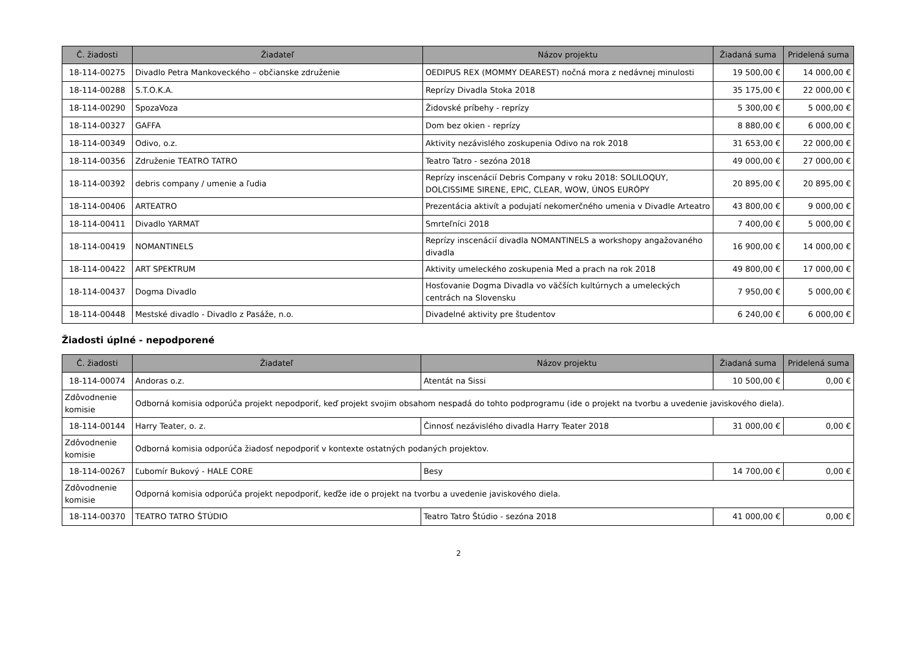| Č. žiadosti | Žiadateľ | Názov projektu | Žiadaná suma | Pridelená suma |
| --- | --- | --- | --- | --- |
| 18-114-00275 | Divadlo Petra Mankoveckého – občianske združenie | OEDIPUS REX (MOMMY DEAREST) nočná mora z nedávnej minulosti | 19 500,00 € | 14 000,00 € |
| 18-114-00288 | S.T.O.K.A. | Reprízy Divadla Stoka 2018 | 35 175,00 € | 22 000,00 € |
| 18-114-00290 | SpozaVoza | Židovské príbehy - reprízy | 5 300,00 € | 5 000,00 € |
| 18-114-00327 | GAFFA | Dom bez okien - reprízy | 8 880,00 € | 6 000,00 € |
| 18-114-00349 | Odivo, o.z. | Aktivity nezávislého zoskupenia Odivo na rok 2018 | 31 653,00 € | 22 000,00 € |
| 18-114-00356 | Združenie TEATRO TATRO | Teatro Tatro - sezóna 2018 | 49 000,00 € | 27 000,00 € |
| 18-114-00392 | debris company / umenie a ľudia | Reprízy inscenácií Debris Company v roku 2018: SOLILOQUY, DOLCISSIME SIRENE, EPIC, CLEAR, WOW, ÚNOS EURÓPY | 20 895,00 € | 20 895,00 € |
| 18-114-00406 | ARTEATRO | Prezentácia aktivít a podujatí nekomerčného umenia v Divadle Arteatro | 43 800,00 € | 9 000,00 € |
| 18-114-00411 | Divadlo YARMAT | Smrteľníci 2018 | 7 400,00 € | 5 000,00 € |
| 18-114-00419 | NOMANTINELS | Reprízy inscenácií divadla NOMANTINELS a workshopy angažovaného divadla | 16 900,00 € | 14 000,00 € |
| 18-114-00422 | ART SPEKTRUM | Aktivity umeleckého zoskupenia Med a prach na rok 2018 | 49 800,00 € | 17 000,00 € |
| 18-114-00437 | Dogma Divadlo | Hosťovanie Dogma Divadla vo väčších kultúrnych a umeleckých centrách na Slovensku | 7 950,00 € | 5 000,00 € |
| 18-114-00448 | Mestské divadlo - Divadlo z Pasáže, n.o. | Divadelné aktivity pre študentov | 6 240,00 € | 6 000,00 € |
Žiadosti úplné - nepodporené
| Č. žiadosti | Žiadateľ | Názov projektu | Žiadaná suma | Pridelená suma |
| --- | --- | --- | --- | --- |
| 18-114-00074 | Andoras o.z. | Atentát na Sissi | 10 500,00 € | 0,00 € |
| Zdôvodnenie komisie | Odborná komisia odporúča projekt nepodporiť, keď projekt svojim obsahom nespadá do tohto podprogramu (ide o projekt na tvorbu a uvedenie javiskového diela). | | | |
| 18-114-00144 | Harry Teater, o. z. | Činnosť nezávislého divadla Harry Teater 2018 | 31 000,00 € | 0,00 € |
| Zdôvodnenie komisie | Odborná komisia odporúča žiadosť nepodporiť v kontexte ostatných podaných projektov. | | | |
| 18-114-00267 | Ľubomír Bukový - HALE CORE | Besy | 14 700,00 € | 0,00 € |
| Zdôvodnenie komisie | Odporná komisia odporúča projekt nepodporiť, keďže ide o projekt na tvorbu a uvedenie javiskového diela. | | | |
| 18-114-00370 | TEATRO TATRO ŠTÚDIO | Teatro Tatro Štúdio - sezóna 2018 | 41 000,00 € | 0,00 € |
2